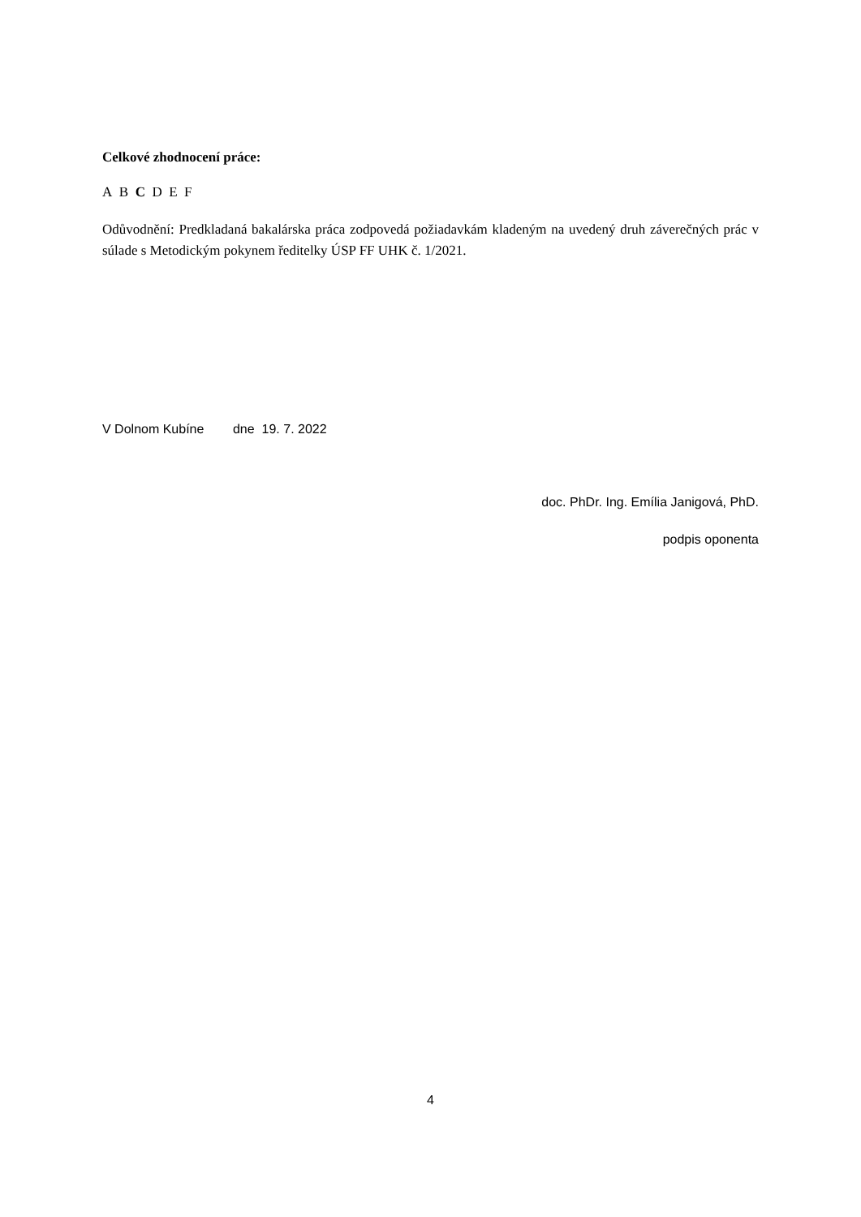Celkové zhodnocení práce:
A B C D E F
Odůvodnění: Predkladaná bakalárska práca zodpovedá požiadavkám kladeným na uvedený druh záverečných prác v súlade s Metodickým pokynem ředitelky ÚSP FF UHK č. 1/2021.
V Dolnom Kubíne dne 19. 7. 2022
doc. PhDr. Ing. Emília Janigová, PhD.
podpis oponenta
4